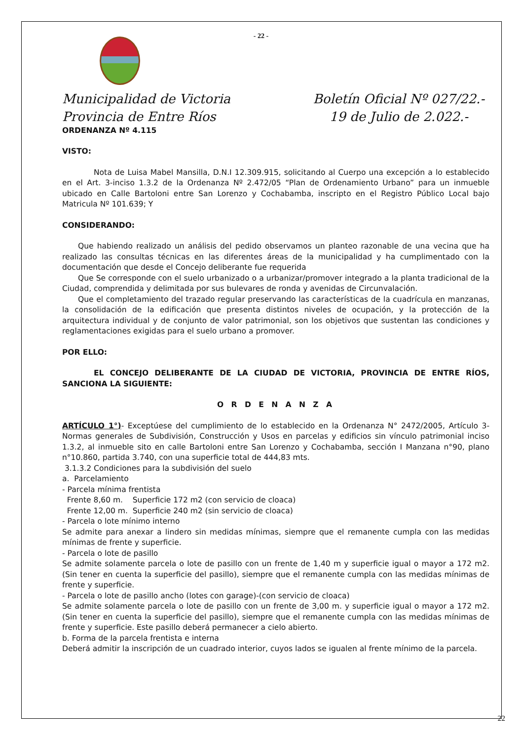- 22 -
Municipalidad de Victoria
Provincia de Entre Ríos
Boletín Oficial Nº 027/22.-
19 de Julio de 2.022.-
ORDENANZA Nº 4.115
VISTO:
Nota de Luisa Mabel Mansilla, D.N.I 12.309.915, solicitando al Cuerpo una excepción a lo establecido en el Art. 3-inciso 1.3.2 de la Ordenanza Nº 2.472/05 “Plan de Ordenamiento Urbano” para un inmueble ubicado en Calle Bartoloni entre San Lorenzo y Cochabamba, inscripto en el Registro Público Local bajo Matricula Nº 101.639; Y
CONSIDERANDO:
Que habiendo realizado un análisis del pedido observamos un planteo razonable de una vecina que ha realizado las consultas técnicas en las diferentes áreas de la municipalidad y ha cumplimentado con la documentación que desde el Concejo deliberante fue requerida
Que Se corresponde con el suelo urbanizado o a urbanizar/promover integrado a la planta tradicional de la Ciudad, comprendida y delimitada por sus bulevares de ronda y avenidas de Circunvalación.
Que el completamiento del trazado regular preservando las características de la cuadrícula en manzanas, la consolidación de la edificación que presenta distintos niveles de ocupación, y la protección de la arquitectura individual y de conjunto de valor patrimonial, son los objetivos que sustentan las condiciones y reglamentaciones exigidas para el suelo urbano a promover.
POR ELLO:
EL CONCEJO DELIBERANTE DE LA CIUDAD DE VICTORIA, PROVINCIA DE ENTRE RÍOS, SANCIONA LA SIGUIENTE:
O R D E N A N Z A
ARTÍCULO 1°)- Exceptúese del cumplimiento de lo establecido en la Ordenanza N° 2472/2005, Artículo 3- Normas generales de Subdivisión, Construcción y Usos en parcelas y edificios sin vínculo patrimonial inciso 1.3.2, al inmueble sito en calle Bartoloni entre San Lorenzo y Cochabamba, sección I Manzana n°90, plano n°10.860, partida 3.740, con una superficie total de 444,83 mts.
3.1.3.2 Condiciones para la subdivisión del suelo
a. Parcelamiento
- Parcela mínima frentista
Frente 8,60 m. Superficie 172 m2 (con servicio de cloaca)
Frente 12,00 m. Superficie 240 m2 (sin servicio de cloaca)
- Parcela o lote mínimo interno
Se admite para anexar a lindero sin medidas mínimas, siempre que el remanente cumpla con las medidas mínimas de frente y superficie.
- Parcela o lote de pasillo
Se admite solamente parcela o lote de pasillo con un frente de 1,40 m y superficie igual o mayor a 172 m2. (Sin tener en cuenta la superficie del pasillo), siempre que el remanente cumpla con las medidas mínimas de frente y superficie.
- Parcela o lote de pasillo ancho (lotes con garage)-(con servicio de cloaca)
Se admite solamente parcela o lote de pasillo con un frente de 3,00 m. y superficie igual o mayor a 172 m2. (Sin tener en cuenta la superficie del pasillo), siempre que el remanente cumpla con las medidas mínimas de frente y superficie. Este pasillo deberá permanecer a cielo abierto.
b. Forma de la parcela frentista e interna
Deberá admitir la inscripción de un cuadrado interior, cuyos lados se igualen al frente mínimo de la parcela.
22